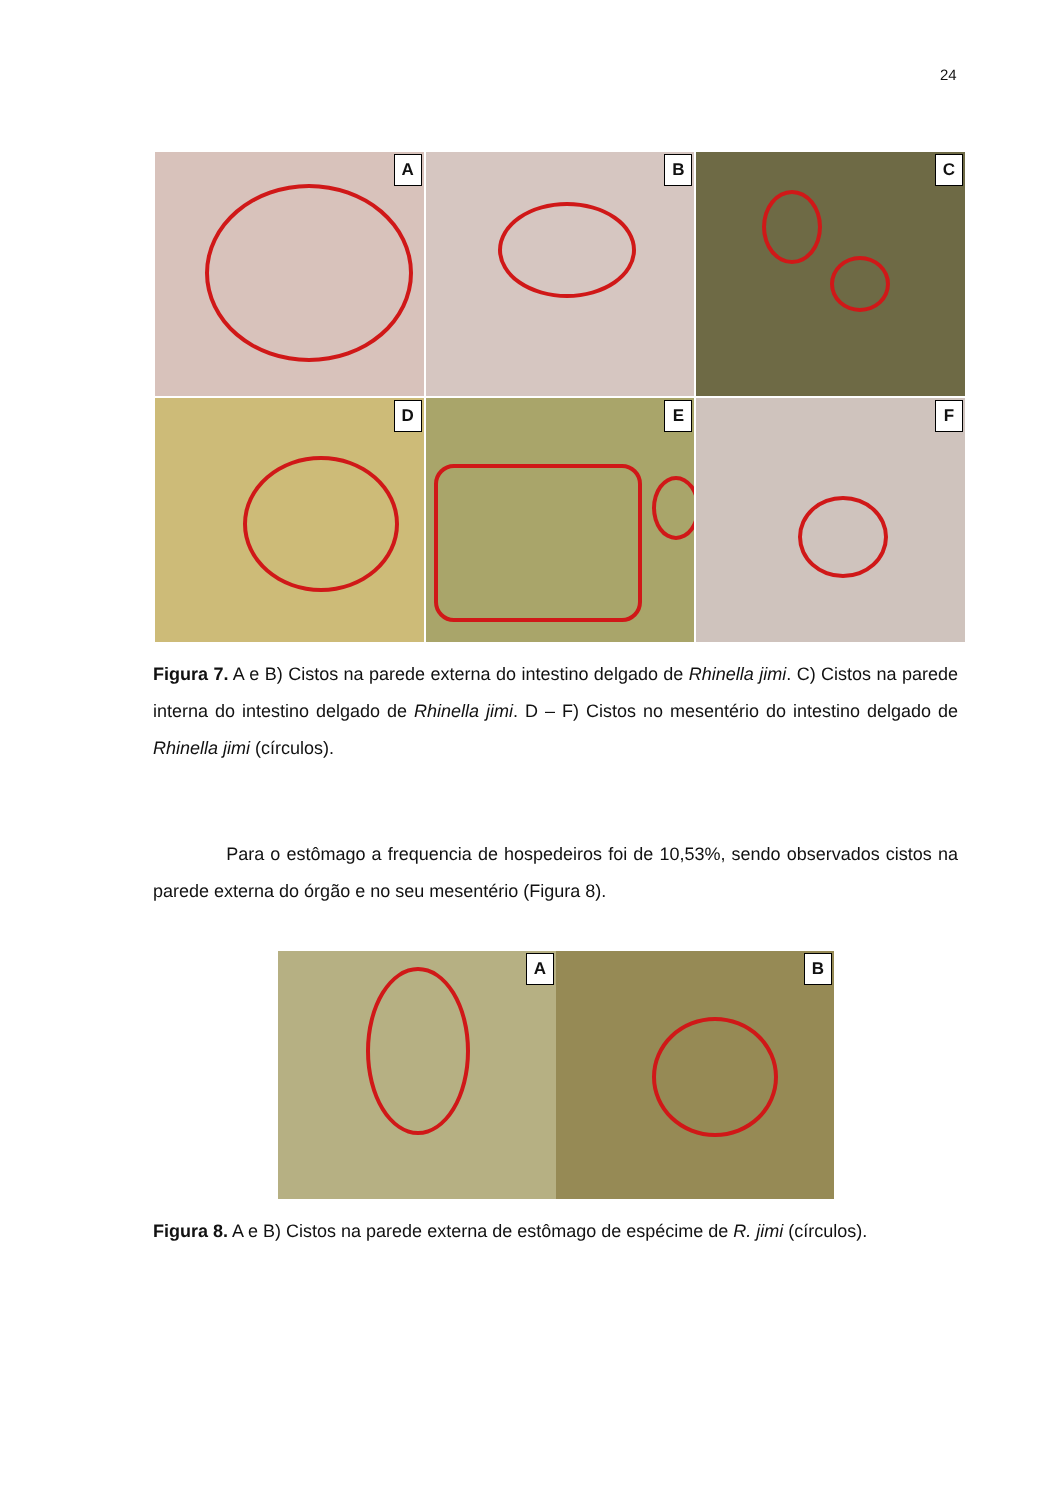24
A
B
C
D
E
F
Figura 7. A e B) Cistos na parede externa do intestino delgado de Rhinella jimi. C) Cistos na parede interna do intestino delgado de Rhinella jimi. D – F) Cistos no mesentério do intestino delgado de Rhinella jimi (círculos).
Para o estômago a frequencia de hospedeiros foi de 10,53%, sendo observados cistos na parede externa do órgão e no seu mesentério (Figura 8).
A
B
Figura 8. A e B) Cistos na parede externa de estômago de espécime de R. jimi (círculos).